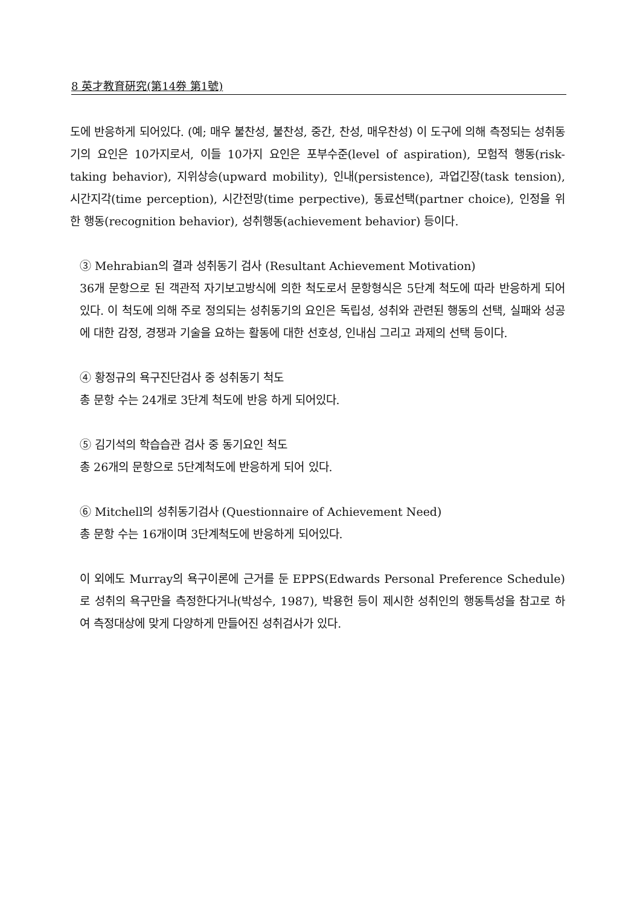8 英才教育硏究(第14券 第1號)
도에 반응하게 되어있다. (예; 매우 불찬성, 불찬성, 중간, 찬성, 매우찬성) 이 도구에 의해 측정되는 성취동기의 요인은 10가지로서, 이들 10가지 요인은 포부수준(level of aspiration), 모험적 행동(risk-taking behavior), 지위상승(upward mobility), 인내(persistence), 과업긴장(task tension), 시간지각(time perception), 시간전망(time perpective), 동료선택(partner choice), 인정을 위한 행동(recognition behavior), 성취행동(achievement behavior) 등이다.
③ Mehrabian의 결과 성취동기 검사 (Resultant Achievement Motivation)
36개 문항으로 된 객관적 자기보고방식에 의한 척도로서 문항형식은 5단계 척도에 따라 반응하게 되어 있다. 이 척도에 의해 주로 정의되는 성취동기의 요인은 독립성, 성취와 관련된 행동의 선택, 실패와 성공에 대한 감정, 경쟁과 기술을 요하는 활동에 대한 선호성, 인내심 그리고 과제의 선택 등이다.
④ 황정규의 욕구진단검사 중 성취동기 척도
총 문항 수는 24개로 3단계 척도에 반응 하게 되어있다.
⑤ 김기석의 학습습관 검사 중 동기요인 척도
총 26개의 문항으로 5단계척도에 반응하게 되어 있다.
⑥ Mitchell의 성취동기검사 (Questionnaire of Achievement Need)
총 문항 수는 16개이며 3단계척도에 반응하게 되어있다.
이 외에도 Murray의 욕구이론에 근거를 둔 EPPS(Edwards Personal Preference Schedule)로 성취의 욕구만을 측정한다거나(박성수, 1987), 박용헌 등이 제시한 성취인의 행동특성을 참고로 하여 측정대상에 맞게 다양하게 만들어진 성취검사가 있다.